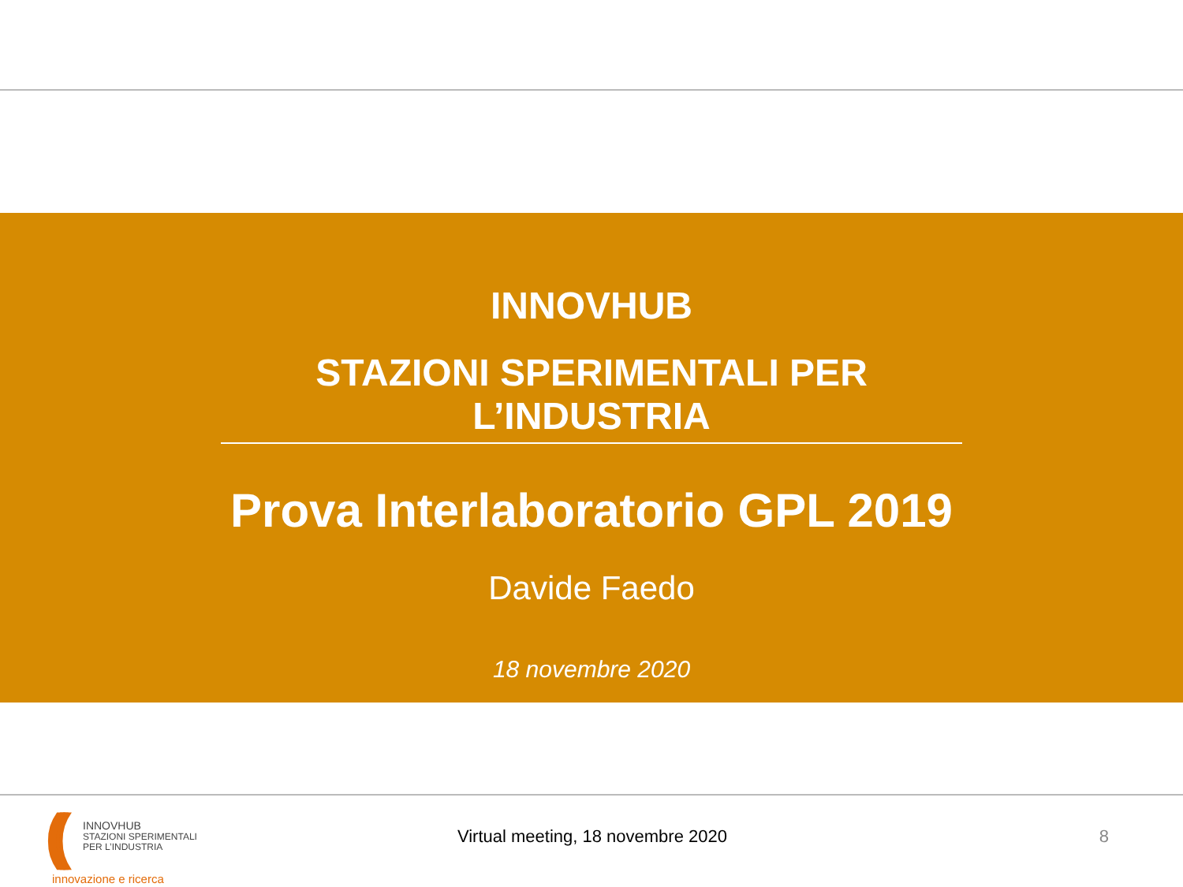INNOVHUB
STAZIONI SPERIMENTALI PER L’INDUSTRIA
Prova Interlaboratorio GPL 2019
Davide Faedo
18 novembre 2020
(((
INNOVHUB
STAZIONI SPERIMENTALI
PER L’INDUSTRIA
Virtual meeting, 18 novembre 2020
8
innovazione e ricerca